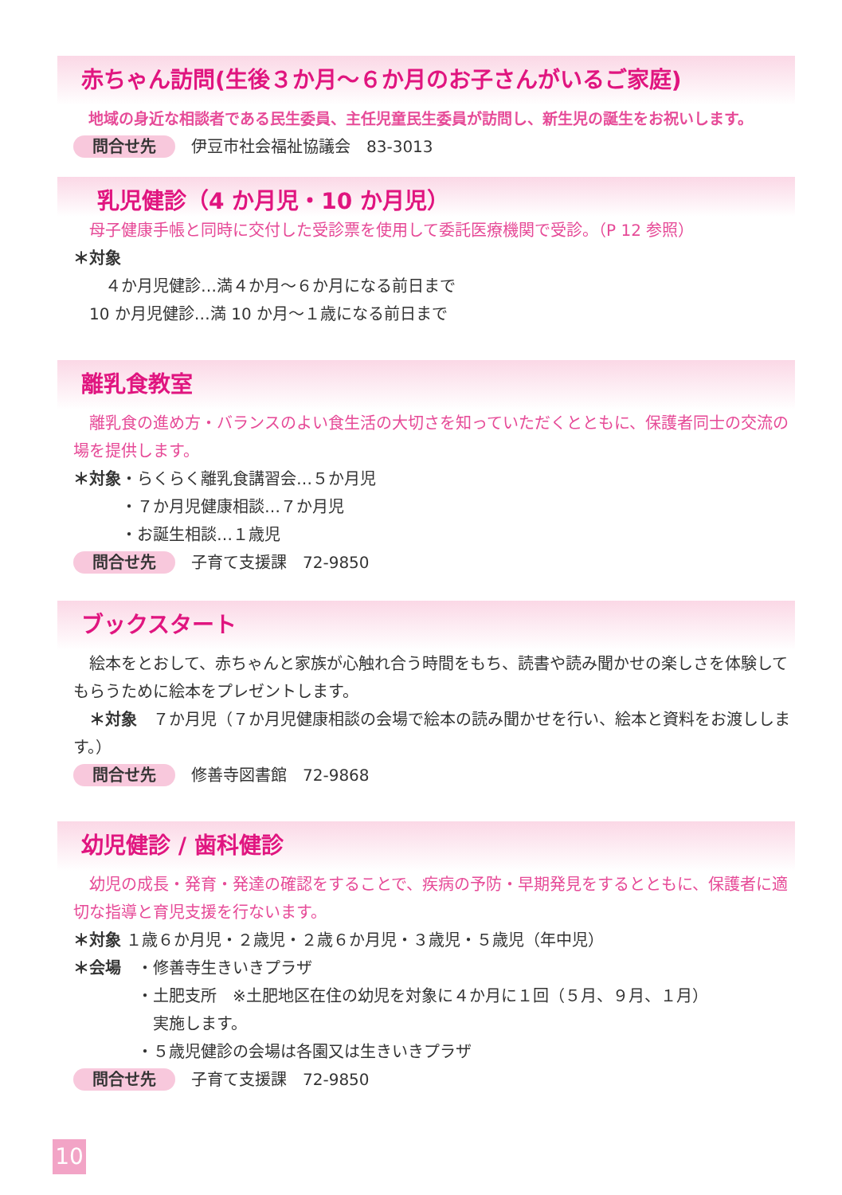赤ちゃん訪問(生後３か月～６か月のお子さんがいるご家庭)
　地域の身近な相談者である民生委員、主任児童民生委員が訪問し、新生児の誕生をお祝いします。
問合せ先 伊豆市社会福祉協議会　83-3013
乳児健診（4 か月児・10 か月児）
　母子健康手帳と同時に交付した受診票を使用して委託医療機関で受診。（P 12 参照）
＊対象
　　４か月児健診…満４か月～６か月になる前日まで
　10 か月児健診…満 10 か月～１歳になる前日まで
離乳食教室
　離乳食の進め方・バランスのよい食生活の大切さを知っていただくとともに、保護者同士の交流の場を提供します。
＊対象・らくらく離乳食講習会…５か月児
　　　・７か月児健康相談…７か月児
　　　・お誕生相談…１歳児
問合せ先 子育て支援課　72-9850
ブックスタート
　絵本をとおして、赤ちゃんと家族が心触れ合う時間をもち、読書や読み聞かせの楽しさを体験してもらうために絵本をプレゼントします。
　＊対象　７か月児（７か月児健康相談の会場で絵本の読み聞かせを行い、絵本と資料をお渡しします。）
問合せ先 修善寺図書館　72-9868
幼児健診 / 歯科健診
　幼児の成長・発育・発達の確認をすることで、疾病の予防・早期発見をするとともに、保護者に適切な指導と育児支援を行ないます。
＊対象 １歳６か月児・２歳児・２歳６か月児・３歳児・５歳児（年中児）
＊会場　・修善寺生きいきプラザ
　　　　・土肥支所　※土肥地区在住の幼児を対象に４か月に１回（５月、９月、１月）
　　　　　実施します。
　　　　・５歳児健診の会場は各園又は生きいきプラザ
問合せ先 子育て支援課　72-9850
10